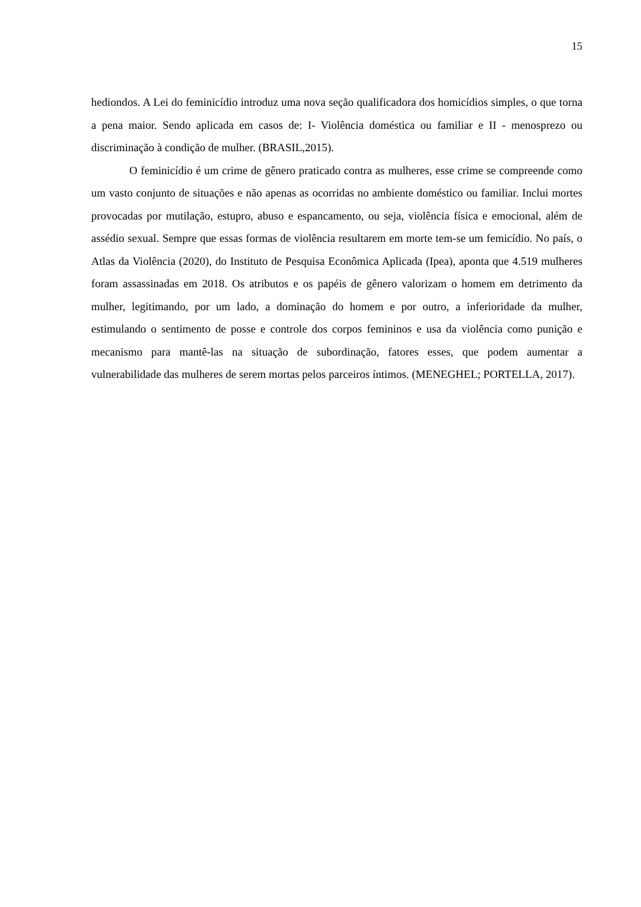15
hediondos. A Lei do feminicídio introduz uma nova seção qualificadora dos homicídios simples, o que torna a pena maior. Sendo aplicada em casos de: I- Violência doméstica ou familiar e II - menosprezo ou discriminação à condição de mulher. (BRASIL,2015).
O feminicídio é um crime de gênero praticado contra as mulheres, esse crime se compreende como um vasto conjunto de situações e não apenas as ocorridas no ambiente doméstico ou familiar. Inclui mortes provocadas por mutilação, estupro, abuso e espancamento, ou seja, violência física e emocional, além de assédio sexual. Sempre que essas formas de violência resultarem em morte tem-se um femicídio. No país, o Atlas da Violência (2020), do Instituto de Pesquisa Econômica Aplicada (Ipea), aponta que 4.519 mulheres foram assassinadas em 2018. Os atributos e os papéis de gênero valorizam o homem em detrimento da mulher, legitimando, por um lado, a dominação do homem e por outro, a inferioridade da mulher, estimulando o sentimento de posse e controle dos corpos femininos e usa da violência como punição e mecanismo para mantê-las na situação de subordinação, fatores esses, que podem aumentar a vulnerabilidade das mulheres de serem mortas pelos parceiros íntimos. (MENEGHEL; PORTELLA, 2017).